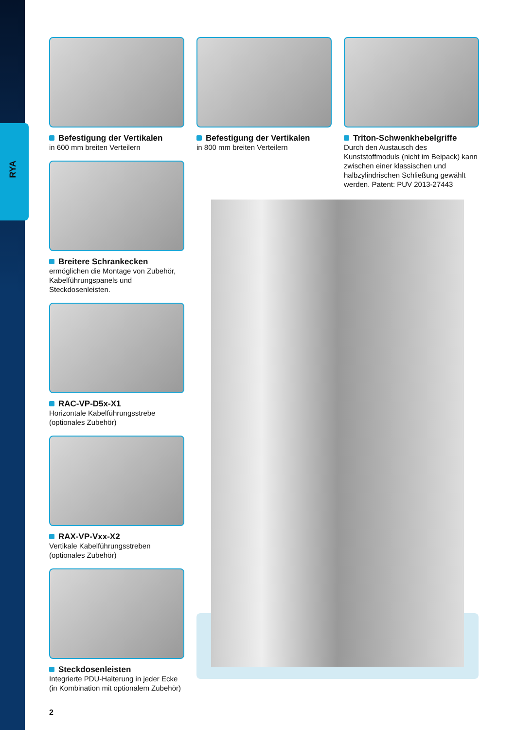RYA
Befestigung der Vertikalen
in 600 mm breiten Verteilern
Breitere Schrankecken
ermöglichen die Montage von Zubehör, Kabelführungspanels und Steckdosenleisten.
RAC-VP-D5x-X1
Horizontale Kabelführungsstrebe (optionales Zubehör)
RAX-VP-Vxx-X2
Vertikale Kabelführungsstreben (optionales Zubehör)
Steckdosenleisten
Integrierte PDU-Halterung in jeder Ecke (in Kombination mit optionalem Zubehör)
Befestigung der Vertikalen
in 800 mm breiten Verteilern
Triton-Schwenkhebelgriffe
Durch den Austausch des Kunststoffmoduls (nicht im Beipack) kann zwischen einer klassischen und halbzylindrischen Schließung gewählt werden. Patent: PUV 2013-27443
2